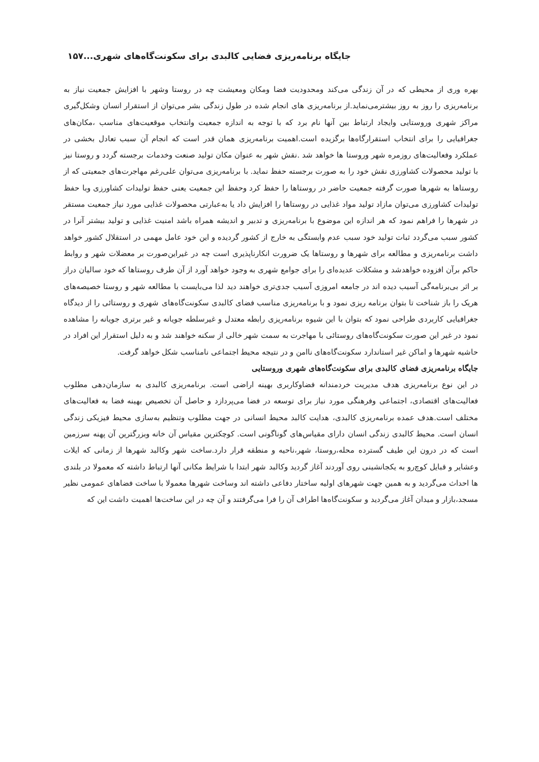جایگاه برنامه‌ریزی فضایی کالبدی برای سکونت‌گاه‌های شهری...۱۵۷
بهره وری از محیطی که در آن زندگی می‌کند ومحدودیت فضا ومکان ومعیشت چه در روستا وشهر با افزایش جمعیت نیاز به برنامه‌ریزی را روز به روز بیشترمی‌نماید.از برنامه‌ریزی های انجام شده در طول زندگی بشر می‌توان از استقرار انسان وشکل‌گیری مراکز شهری وروستایی وایجاد ارتباط بین آنها نام برد که با توجه به اندازه جمعیت وانتخاب موقعیت‌های مناسب ،مکان‌های جغرافیایی را برای انتخاب استقرارگاه‌ها برگزیده است.اهمیت برنامه‌ریزی همان قدر است که انجام آن سبب تعادل بخشی در عملکرد وفعالیت‌های روزمره شهر وروستا ها خواهد شد .نقش شهر به عنوان مکان تولید صنعت وخدمات برجسته گردد و روستا نیز با تولید محصولات کشاورزی نقش خود را به صورت برجسته حفظ نماید. با برنامه‌ریزی می‌توان علی‌رغم مهاجرت‌های جمعیتی که از روستاها به شهرها صورت گرفته جمعیت حاضر در روستاها را حفظ کرد وحفظ این جمعیت یعنی حفظ تولیدات کشاورزی وبا حفظ تولیدات کشاورزی می‌توان مازاد تولید مواد غذایی در روستاها را افزایش داد یا به‌عبارتی محصولات غذایی مورد نیاز جمعیت مستقر در شهرها را فراهم نمود که هر اندازه این موضوع با برنامه‌ریزی و تدبیر و اندیشه همراه باشد امنیت غذایی و تولید بیشتر آنرا در کشور سبب می‌گردد ثبات تولید خود سبب عدم وابستگی به خارج از کشور گردیده و این خود عامل مهمی در استقلال کشور خواهد داشت برنامه‌ریزی و مطالعه برای شهرها و روستاها یک ضرورت انکارناپذیری است چه در غیراین‌صورت بر معضلات شهر و روابط حاکم برآن افزوده خواهدشد و مشکلات عدیده‌ای را برای جوامع شهری به وجود خواهد آورد از آن طرف روستاها که خود سالیان دراز بر اثر بی‌برنامه‌گی آسیب دیده اند در جامعه امروزی آسیب جدی‌تری خواهند دید لذا می‌بایست با مطالعه شهر و روستا خصیصه‌های هریک را باز شناخت تا بتوان برنامه ریزی نمود و با برنامه‌ریزی مناسب فضای کالبدی سکونت‌گاه‌های شهری و روستائی را از دیدگاه جغرافیایی کاربردی طراحی نمود که بتوان با این شیوه برنامه‌ریزی رابطه معتدل و غیرسلطه جویانه و غیر برتری جویانه را مشاهده نمود در غیر این صورت سکونت‌گاه‌های روستائی با مهاجرت به سمت شهر خالی از سکنه خواهند شد و به دلیل استقرار این افراد در حاشیه شهرها و اماکن غیر استاندارد سکونت‌گاه‌های ناامن و در نتیجه محیط اجتماعی نامناسب شکل خواهد گرفت.
جایگاه برنامه‌ریزی فضای کالبدی برای سکونت‌گاه‌های شهری وروستایی
در این نوع برنامه‌ریزی هدف مدیریت خردمندانه فضاوکاربری بهینه اراضی است. برنامه‌ریزی کالبدی به سازمان‌دهی مطلوب فعالیت‌های اقتصادی، اجتماعی وفرهنگی مورد نیاز برای توسعه در فضا می‌پردازد و حاصل آن تخصیص بهینه فضا به فعالیت‌های مختلف است.هدف عمده برنامه‌ریزی کالبدی، هدایت کالبد محیط انسانی در جهت مطلوب وتنظیم به‌سازی محیط فیزیکی زندگی انسان است. محیط کالبدی زندگی انسان دارای مقیاس‌های گوناگونی است. کوچکترین مقیاس آن خانه وبزرگترین آن پهنه سرزمین است که در درون این طیف گسترده محله،روستا، شهر،ناحیه و منطقه قرار دارد.ساخت شهر وکالبد شهرها از زمانی که ایلات وعشایر و قبایل کوچ‌رو به یکجانشینی روی آوردند آغاز گردید وکالبد شهر ابتدا با شرایط مکانی آنها ارتباط داشته که معمولا در بلندی ها احداث می‌گردید و به همین جهت شهرهای اولیه ساختار دفاعی داشته اند وساخت شهرها معمولا با ساخت فضاهای عمومی نظیر مسجد،بازار و میدان آغاز می‌گردید و سکونت‌گاه‌ها اطراف آن را فرا می‌گرفتند و آن چه در این ساخت‌ها اهمیت داشت این که